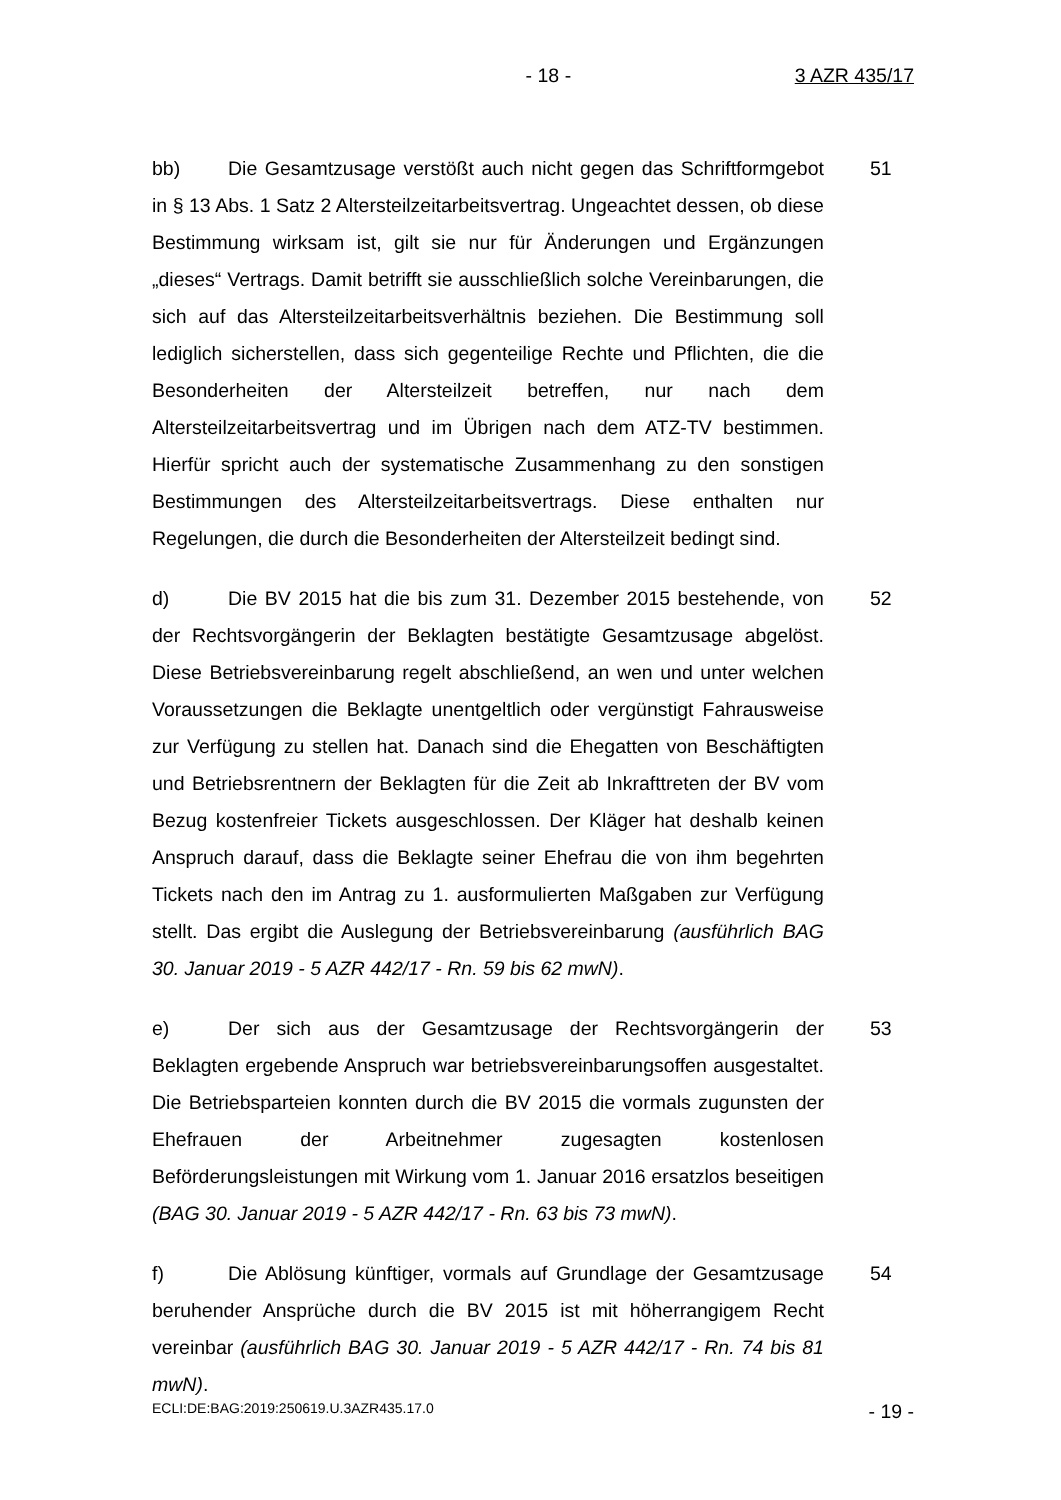- 18 - 3 AZR 435/17
bb) Die Gesamtzusage verstößt auch nicht gegen das Schriftformgebot in § 13 Abs. 1 Satz 2 Altersteilzeitarbeitsvertrag. Ungeachtet dessen, ob diese Bestimmung wirksam ist, gilt sie nur für Änderungen und Ergänzungen „dieses“ Vertrags. Damit betrifft sie ausschließlich solche Vereinbarungen, die sich auf das Altersteilzeitarbeitsverhältnis beziehen. Die Bestimmung soll lediglich si­cherstellen, dass sich gegenteilige Rechte und Pflichten, die die Besonderhei­ten der Altersteilzeit betreffen, nur nach dem Altersteilzeitarbeitsvertrag und im Übrigen nach dem ATZ-TV bestimmen. Hierfür spricht auch der systematische Zusammenhang zu den sonstigen Bestimmungen des Altersteilzeitarbeitsver­trags. Diese enthalten nur Regelungen, die durch die Besonderheiten der Al­tersteilzeit bedingt sind.
51
d) Die BV 2015 hat die bis zum 31. Dezember 2015 bestehende, von der Rechtsvorgängerin der Beklagten bestätigte Gesamtzusage abgelöst. Diese Betriebsvereinbarung regelt abschließend, an wen und unter welchen Voraus­setzungen die Beklagte unentgeltlich oder vergünstigt Fahrausweise zur Verfü­gung zu stellen hat. Danach sind die Ehegatten von Beschäftigten und Betriebs­rentnern der Beklagten für die Zeit ab Inkrafttreten der BV vom Bezug kosten­freier Tickets ausgeschlossen. Der Kläger hat deshalb keinen Anspruch darauf, dass die Beklagte seiner Ehefrau die von ihm begehrten Tickets nach den im Antrag zu 1. ausformulierten Maßgaben zur Verfügung stellt. Das ergibt die Auslegung der Betriebsvereinbarung (ausführlich BAG 30. Januar 2019 - 5 AZR 442/17 - Rn. 59 bis 62 mwN).
52
e) Der sich aus der Gesamtzusage der Rechtsvorgängerin der Beklagten ergebende Anspruch war betriebsvereinbarungsoffen ausgestaltet. Die Be­triebsparteien konnten durch die BV 2015 die vormals zugunsten der Ehefrauen der Arbeitnehmer zugesagten kostenlosen Beförderungsleistungen mit Wirkung vom 1. Januar 2016 ersatzlos beseitigen (BAG 30. Januar 2019 - 5 AZR 442/17 - Rn. 63 bis 73 mwN).
53
f) Die Ablösung künftiger, vormals auf Grundlage der Gesamtzusage be­ruhender Ansprüche durch die BV 2015 ist mit höherrangigem Recht vereinbar (ausführlich BAG 30. Januar 2019 - 5 AZR 442/17 - Rn. 74 bis 81 mwN).
54
ECLI:DE:BAG:2019:250619.U.3AZR435.17.0 - 19 -